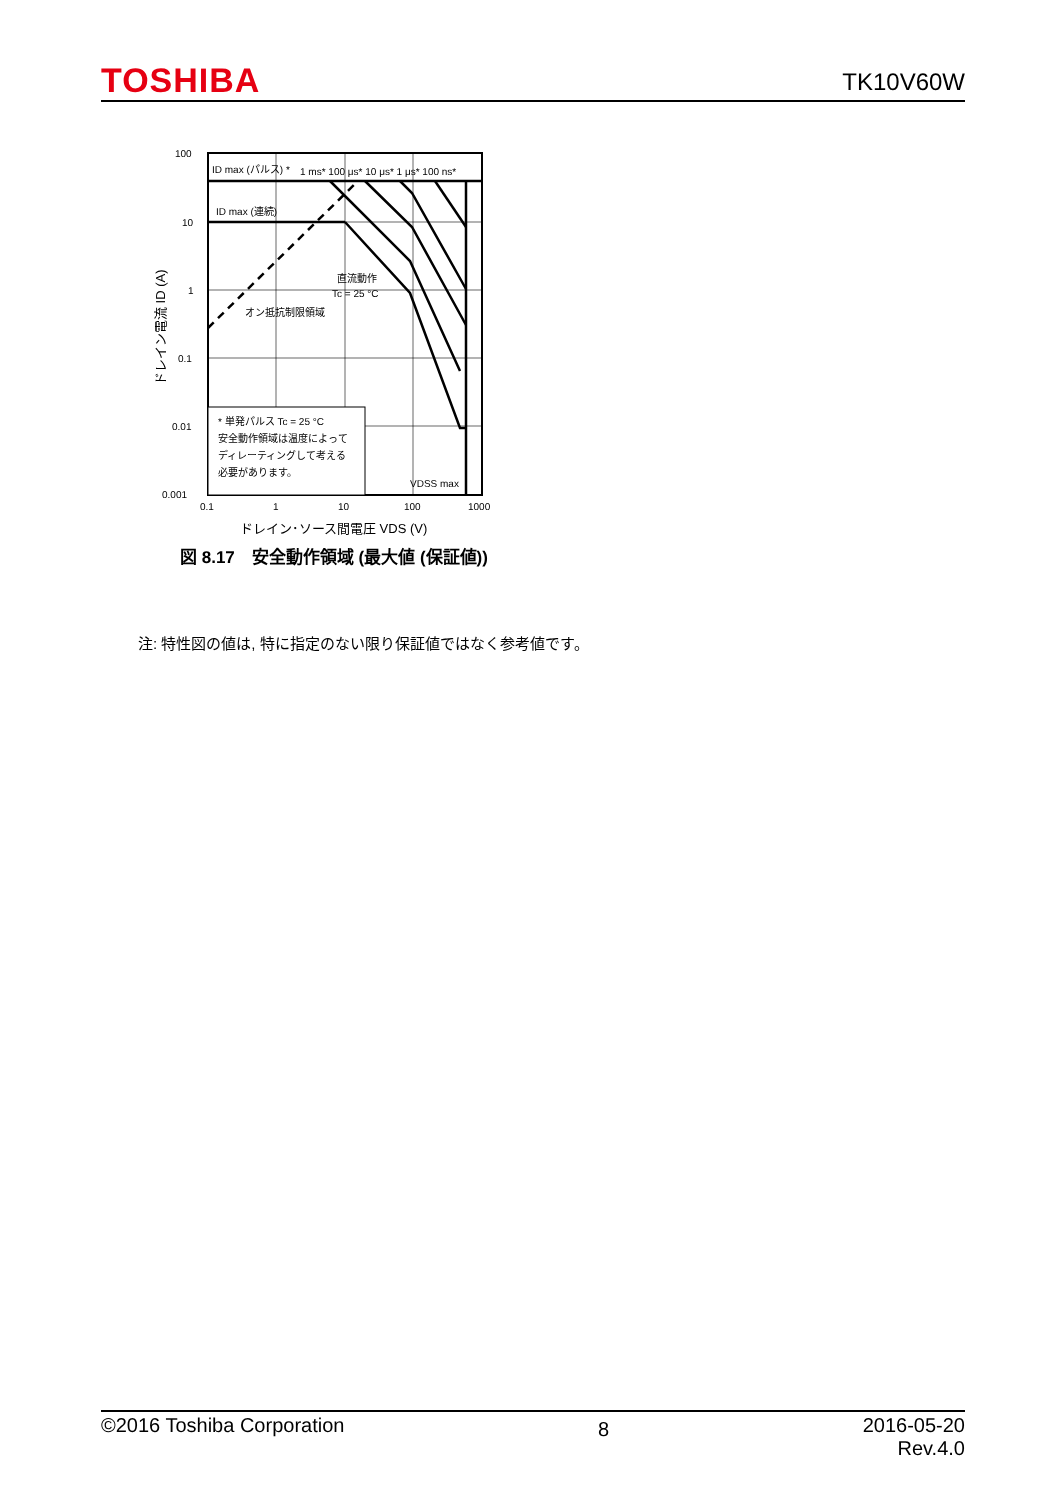TOSHIBA TK10V60W
100
10
1
0.1
0.01
0.001
0.1
1
10
100
1000
ID max (パルス) *
1 ms* 100 μs* 10 μs* 1 μs* 100 ns*
ID max (連続)
直流動作
Tc = 25 °C
オン抵抗制限領域
* 単発パルス Tc = 25 °C
安全動作領域は温度によって
ディレーティングして考える
必要があります。
VDSS max
ドレイン･ソース間電圧 VDS (V)
ドレイン電流 ID (A)
図 8.17　安全動作領域 (最大値 (保証値))
注: 特性図の値は, 特に指定のない限り保証値ではなく参考値です。
©2016 Toshiba Corporation 8 2016-05-20
Rev.4.0